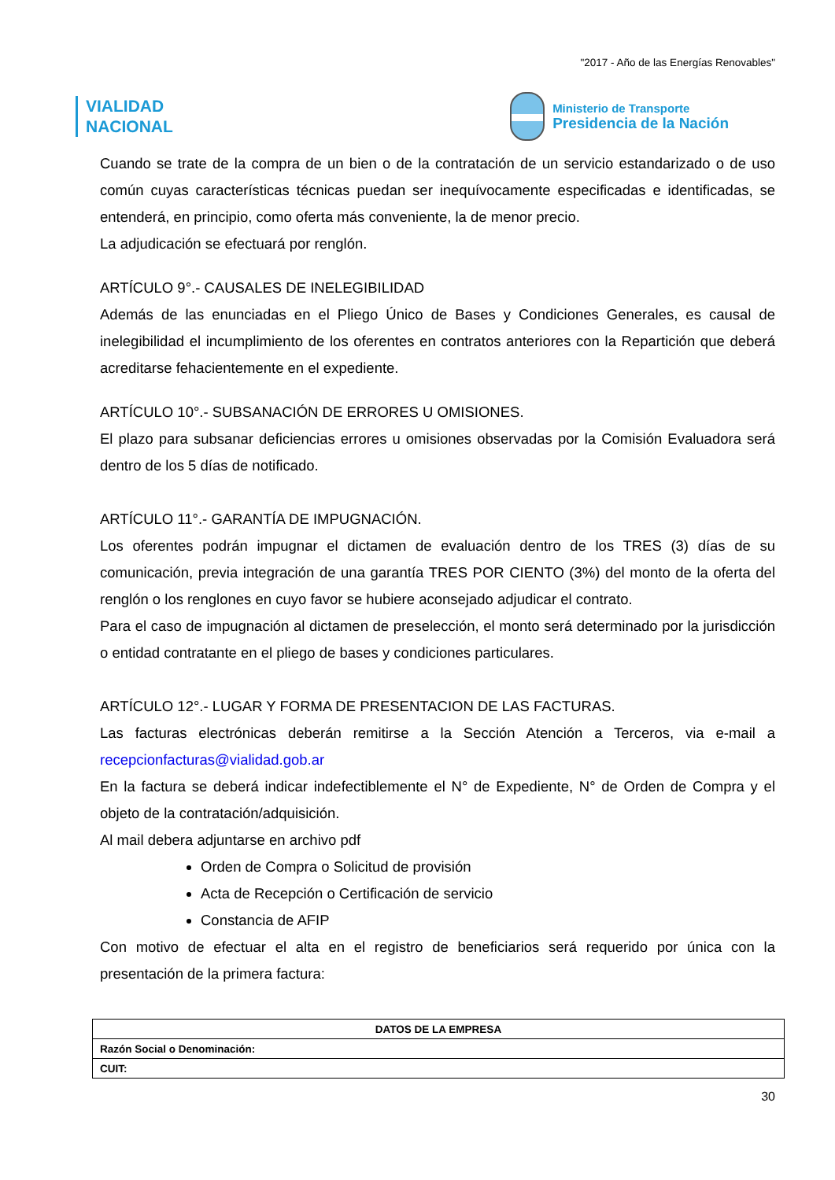"2017 - Año de las Energías Renovables"
VIALIDAD
NACIONAL
Ministerio de Transporte
Presidencia de la Nación
Cuando se trate de la compra de un bien o de la contratación de un servicio estandarizado o de uso común cuyas características técnicas puedan ser inequívocamente especificadas e identificadas, se entenderá, en principio, como oferta más conveniente, la de menor precio.
La adjudicación se efectuará por renglón.
ARTÍCULO 9°.- CAUSALES DE INELEGIBILIDAD
Además de las enunciadas en el Pliego Único de Bases y Condiciones Generales, es causal de inelegibilidad el incumplimiento de los oferentes en contratos anteriores con la Repartición que deberá acreditarse fehacientemente en el expediente.
ARTÍCULO 10°.- SUBSANACIÓN DE ERRORES U OMISIONES.
El plazo para subsanar deficiencias errores u omisiones observadas por la Comisión Evaluadora será dentro de los 5 días de notificado.
ARTÍCULO 11°.- GARANTÍA DE IMPUGNACIÓN.
Los oferentes podrán impugnar el dictamen de evaluación dentro de los TRES (3) días de su comunicación, previa integración de una garantía TRES POR CIENTO (3%) del monto de la oferta del renglón o los renglones en cuyo favor se hubiere aconsejado adjudicar el contrato.
Para el caso de impugnación al dictamen de preselección, el monto será determinado por la jurisdicción o entidad contratante en el pliego de bases y condiciones particulares.
ARTÍCULO 12°.- LUGAR Y FORMA DE PRESENTACION DE LAS FACTURAS.
Las facturas electrónicas deberán remitirse a la Sección Atención a Terceros, via e-mail a recepcionfacturas@vialidad.gob.ar
En la factura se deberá indicar indefectiblemente el N° de Expediente, N° de Orden de Compra y el objeto de la contratación/adquisición.
Al mail debera adjuntarse en archivo pdf
Orden de Compra o Solicitud de provisión
Acta de Recepción o Certificación de servicio
Constancia de AFIP
Con motivo de efectuar el alta en el registro de beneficiarios será requerido por única con la presentación de la primera factura:
| DATOS DE LA EMPRESA |
| Razón Social o Denominación: |
| CUIT: |
30